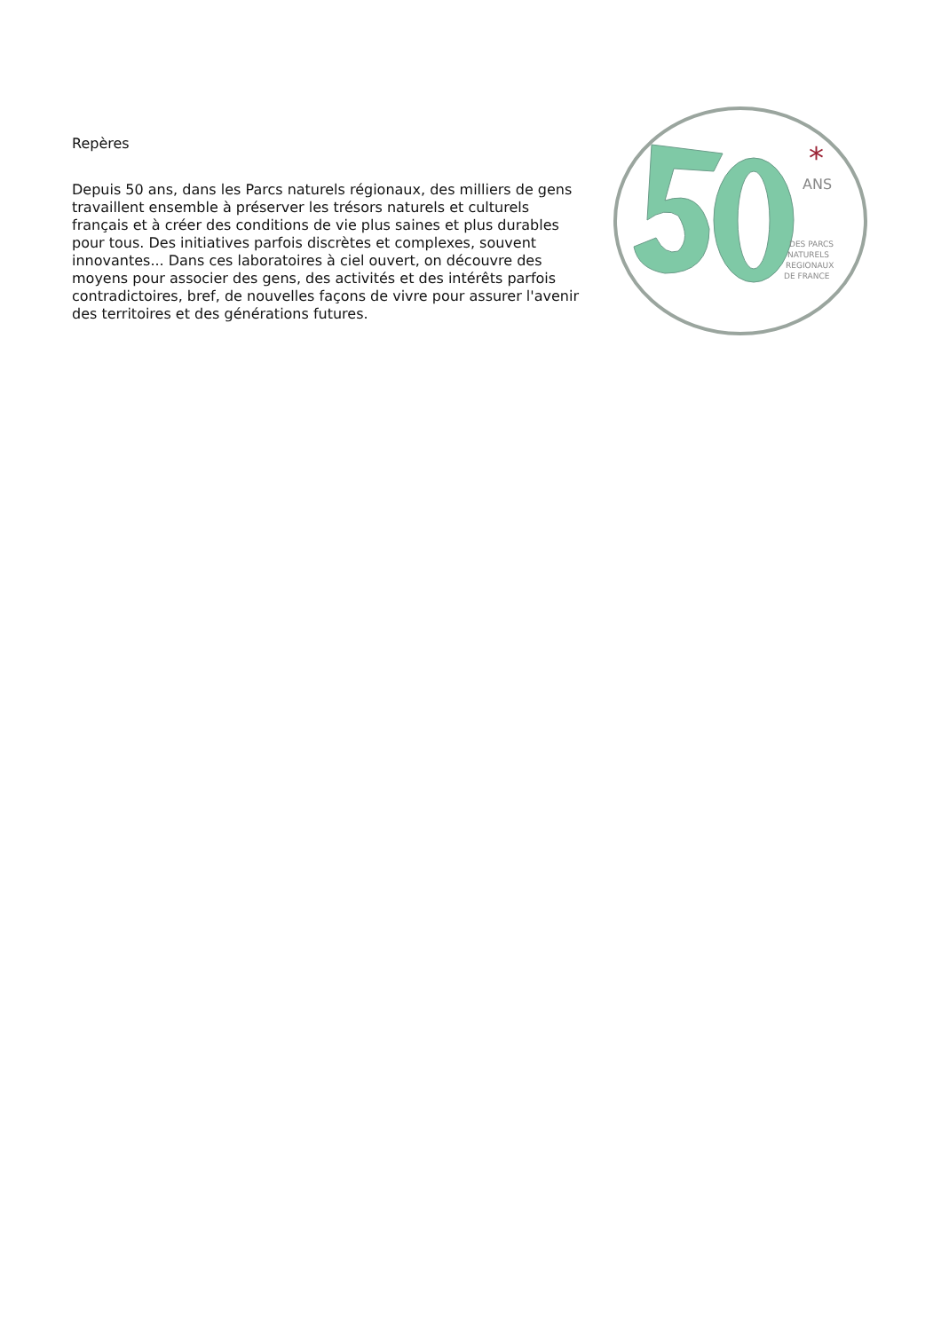Repères
Depuis 50 ans, dans les Parcs naturels régionaux, des milliers de gens travaillent ensemble à préserver les trésors naturels et culturels français et à créer des conditions de vie plus saines et plus durables pour tous. Des initiatives parfois discrètes et complexes, souvent innovantes... Dans ces laboratoires à ciel ouvert, on découvre des moyens pour associer des gens, des activités et des intérêts parfois contradictoires, bref, de nouvelles façons de vivre pour assurer l'avenir des territoires et des générations futures.
ANS
*
DES PARCS
NATURELS
REGIONAUX
DE FRANCE